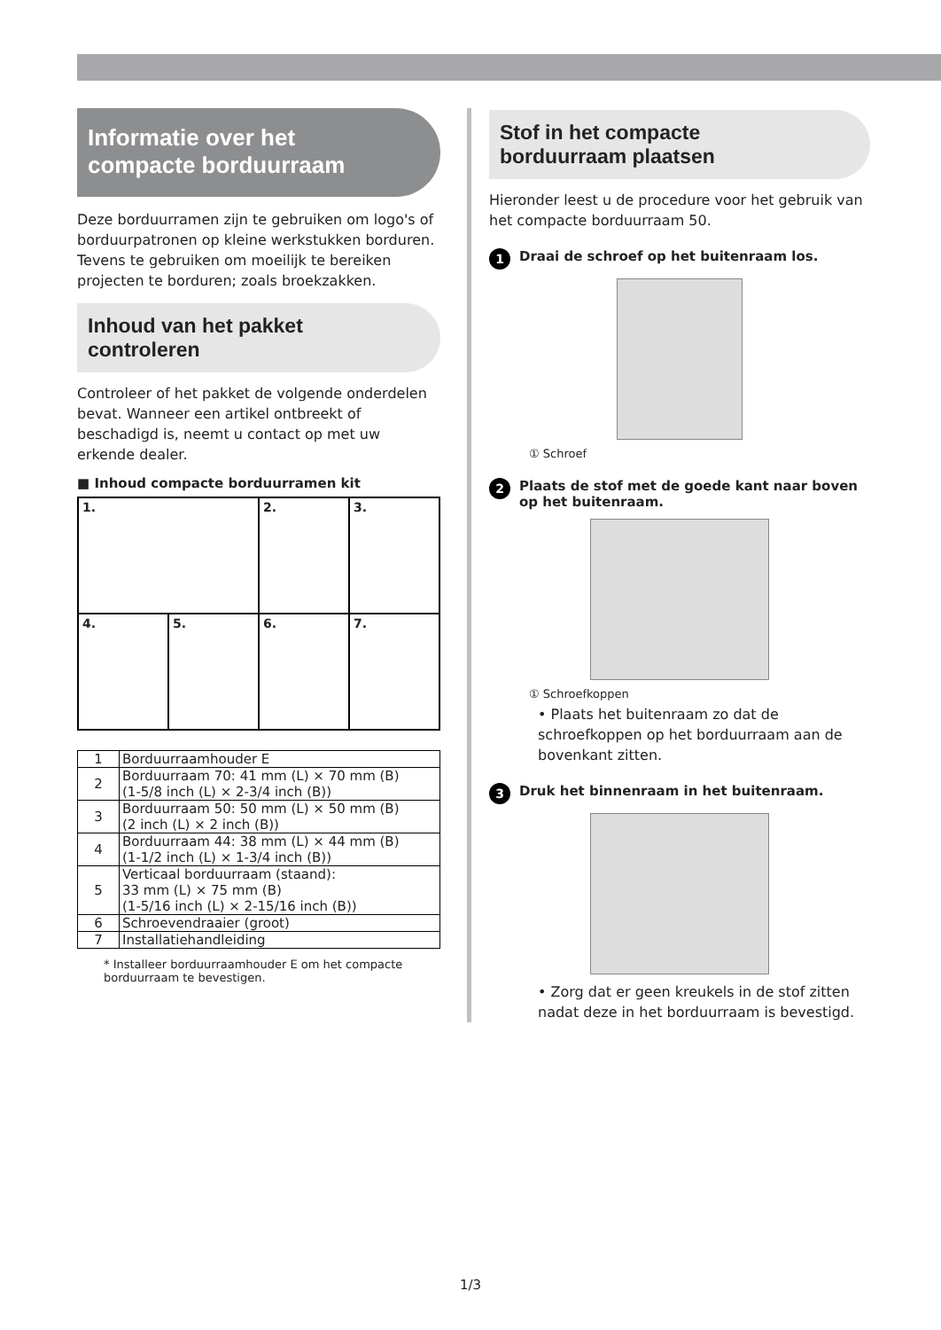Informatie over het compacte borduurraam
Deze borduurramen zijn te gebruiken om logo's of borduurpatronen op kleine werkstukken borduren. Tevens te gebruiken om moeilijk te bereiken projecten te borduren; zoals broekzakken.
Inhoud van het pakket controleren
Controleer of het pakket de volgende onderdelen bevat. Wanneer een artikel ontbreekt of beschadigd is, neemt u contact op met uw erkende dealer.
■ Inhoud compacte borduurramen kit
| 1. | | 2. | 3. |
| 4. | 5. | 6. | 7. |
| 1 | Borduurraamhouder E |
| 2 | Borduurraam 70: 41 mm (L) × 70 mm (B) (1-5/8 inch (L) × 2-3/4 inch (B)) |
| 3 | Borduurraam 50: 50 mm (L) × 50 mm (B) (2 inch (L) × 2 inch (B)) |
| 4 | Borduurraam 44: 38 mm (L) × 44 mm (B) (1-1/2 inch (L) × 1-3/4 inch (B)) |
| 5 | Verticaal borduurraam (staand): 33 mm (L) × 75 mm (B) (1-5/16 inch (L) × 2-15/16 inch (B)) |
| 6 | Schroevendraaier (groot) |
| 7 | Installatiehandleiding |
* Installeer borduurraamhouder E om het compacte borduurraam te bevestigen.
Stof in het compacte borduurraam plaatsen
Hieronder leest u de procedure voor het gebruik van het compacte borduurraam 50.
1 Draai de schroef op het buitenraam los.
① Schroef
2 Plaats de stof met de goede kant naar boven op het buitenraam.
① Schroefkoppen
• Plaats het buitenraam zo dat de schroefkoppen op het borduurraam aan de bovenkant zitten.
3 Druk het binnenraam in het buitenraam.
• Zorg dat er geen kreukels in de stof zitten nadat deze in het borduurraam is bevestigd.
1/3